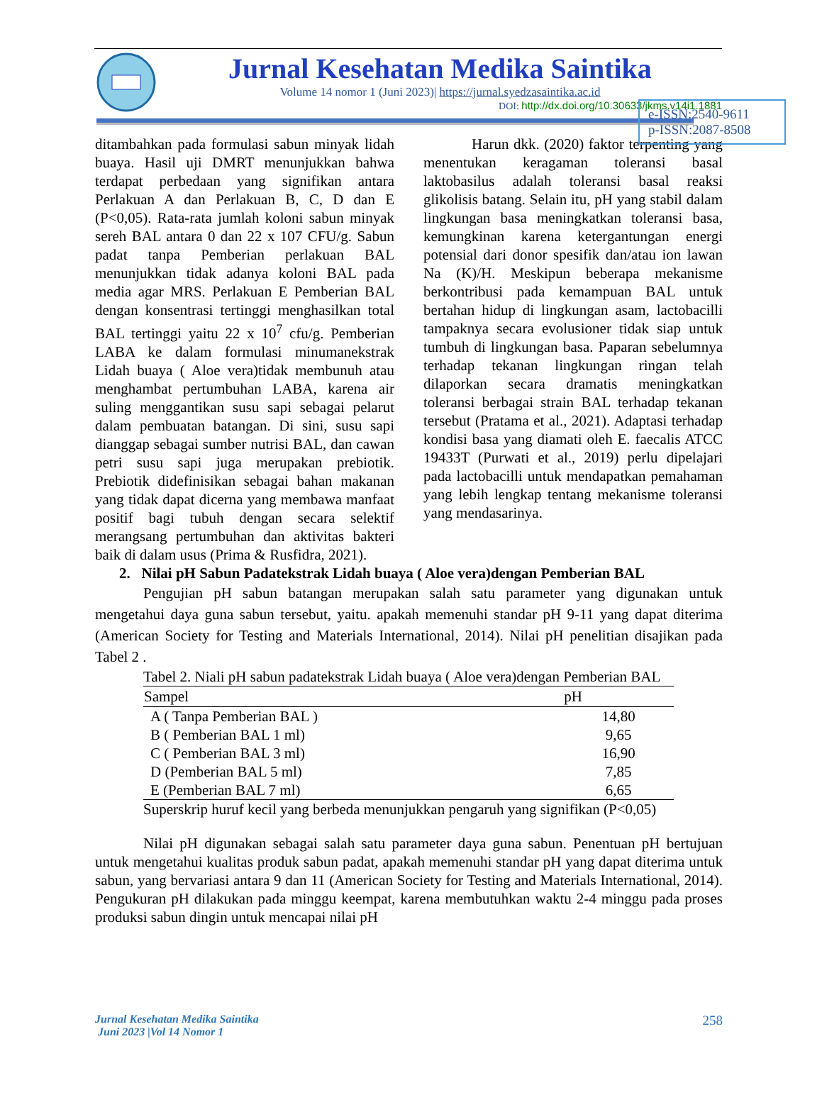Jurnal Kesehatan Medika Saintika
Volume 14 nomor 1 (Juni 2023)| https://jurnal.syedzasaintika.ac.id
DOI: http://dx.doi.org/10.30633/jkms.v14i1.1881
e-ISSN:2540-9611
p-ISSN:2087-8508
ditambahkan pada formulasi sabun minyak lidah buaya. Hasil uji DMRT menunjukkan bahwa terdapat perbedaan yang signifikan antara Perlakuan A dan Perlakuan B, C, D dan E (P<0,05). Rata-rata jumlah koloni sabun minyak sereh BAL antara 0 dan 22 x 107 CFU/g. Sabun padat tanpa Pemberian perlakuan BAL menunjukkan tidak adanya koloni BAL pada media agar MRS. Perlakuan E Pemberian BAL dengan konsentrasi tertinggi menghasilkan total BAL tertinggi yaitu 22 x 10<sup>7</sup> cfu/g. Pemberian LABA ke dalam formulasi minumanekstrak Lidah buaya ( Aloe vera)tidak membunuh atau menghambat pertumbuhan LABA, karena air suling menggantikan susu sapi sebagai pelarut dalam pembuatan batangan. Di sini, susu sapi dianggap sebagai sumber nutrisi BAL, dan cawan petri susu sapi juga merupakan prebiotik. Prebiotik didefinisikan sebagai bahan makanan yang tidak dapat dicerna yang membawa manfaat positif bagi tubuh dengan secara selektif merangsang pertumbuhan dan aktivitas bakteri baik di dalam usus (Prima & Rusfidra, 2021).
Harun dkk. (2020) faktor terpenting yang menentukan keragaman toleransi basal laktobasilus adalah toleransi basal reaksi glikolisis batang. Selain itu, pH yang stabil dalam lingkungan basa meningkatkan toleransi basa, kemungkinan karena ketergantungan energi potensial dari donor spesifik dan/atau ion lawan Na (K)/H. Meskipun beberapa mekanisme berkontribusi pada kemampuan BAL untuk bertahan hidup di lingkungan asam, lactobacilli tampaknya secara evolusioner tidak siap untuk tumbuh di lingkungan basa. Paparan sebelumnya terhadap tekanan lingkungan ringan telah dilaporkan secara dramatis meningkatkan toleransi berbagai strain BAL terhadap tekanan tersebut (Pratama et al., 2021). Adaptasi terhadap kondisi basa yang diamati oleh E. faecalis ATCC 19433T (Purwati et al., 2019) perlu dipelajari pada lactobacilli untuk mendapatkan pemahaman yang lebih lengkap tentang mekanisme toleransi yang mendasarinya.
2. Nilai pH Sabun Padatekstrak Lidah buaya ( Aloe vera)dengan Pemberian BAL
Pengujian pH sabun batangan merupakan salah satu parameter yang digunakan untuk mengetahui daya guna sabun tersebut, yaitu. apakah memenuhi standar pH 9-11 yang dapat diterima (American Society for Testing and Materials International, 2014). Nilai pH penelitian disajikan pada Tabel 2 .
Tabel 2. Niali pH sabun padatekstrak Lidah buaya ( Aloe vera)dengan Pemberian BAL
| Sampel | pH |
| --- | --- |
| A ( Tanpa Pemberian BAL ) | 14,80 |
| B ( Pemberian BAL 1 ml) | 9,65 |
| C ( Pemberian BAL 3 ml) | 16,90 |
| D (Pemberian BAL 5 ml) | 7,85 |
| E (Pemberian BAL 7 ml) | 6,65 |
Superskrip huruf kecil yang berbeda menunjukkan pengaruh yang signifikan (P<0,05)
Nilai pH digunakan sebagai salah satu parameter daya guna sabun. Penentuan pH bertujuan untuk mengetahui kualitas produk sabun padat, apakah memenuhi standar pH yang dapat diterima untuk sabun, yang bervariasi antara 9 dan 11 (American Society for Testing and Materials International, 2014). Pengukuran pH dilakukan pada minggu keempat, karena membutuhkan waktu 2-4 minggu pada proses produksi sabun dingin untuk mencapai nilai pH
Jurnal Kesehatan Medika Saintika
Juni 2023 |Vol 14 Nomor 1
258